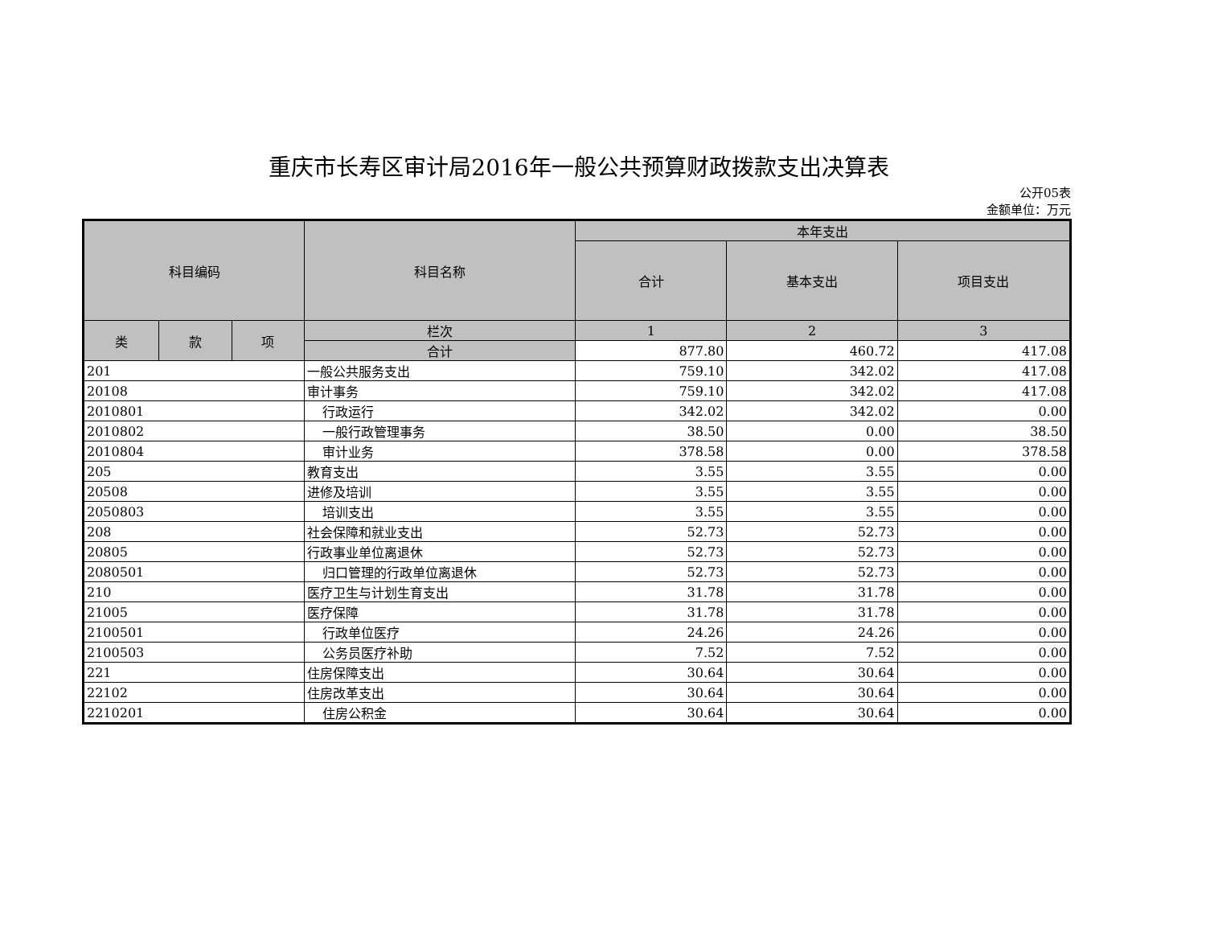重庆市长寿区审计局2016年一般公共预算财政拨款支出决算表
公开05表
金额单位：万元
| 科目编码 | | | 科目名称 | 本年支出 | | |
| --- | --- | --- | --- | --- | --- | --- |
| | | | | 合计 | 基本支出 | 项目支出 |
| 类 | 款 | 项 | 栏次 | 1 | 2 | 3 |
| | | | 合计 | 877.80 | 460.72 | 417.08 |
| 201 | | | 一般公共服务支出 | 759.10 | 342.02 | 417.08 |
| 20108 | | | 审计事务 | 759.10 | 342.02 | 417.08 |
| 2010801 | | | 行政运行 | 342.02 | 342.02 | 0.00 |
| 2010802 | | | 一般行政管理事务 | 38.50 | 0.00 | 38.50 |
| 2010804 | | | 审计业务 | 378.58 | 0.00 | 378.58 |
| 205 | | | 教育支出 | 3.55 | 3.55 | 0.00 |
| 20508 | | | 进修及培训 | 3.55 | 3.55 | 0.00 |
| 2050803 | | | 培训支出 | 3.55 | 3.55 | 0.00 |
| 208 | | | 社会保障和就业支出 | 52.73 | 52.73 | 0.00 |
| 20805 | | | 行政事业单位离退休 | 52.73 | 52.73 | 0.00 |
| 2080501 | | | 归口管理的行政单位离退休 | 52.73 | 52.73 | 0.00 |
| 210 | | | 医疗卫生与计划生育支出 | 31.78 | 31.78 | 0.00 |
| 21005 | | | 医疗保障 | 31.78 | 31.78 | 0.00 |
| 2100501 | | | 行政单位医疗 | 24.26 | 24.26 | 0.00 |
| 2100503 | | | 公务员医疗补助 | 7.52 | 7.52 | 0.00 |
| 221 | | | 住房保障支出 | 30.64 | 30.64 | 0.00 |
| 22102 | | | 住房改革支出 | 30.64 | 30.64 | 0.00 |
| 2210201 | | | 住房公积金 | 30.64 | 30.64 | 0.00 |